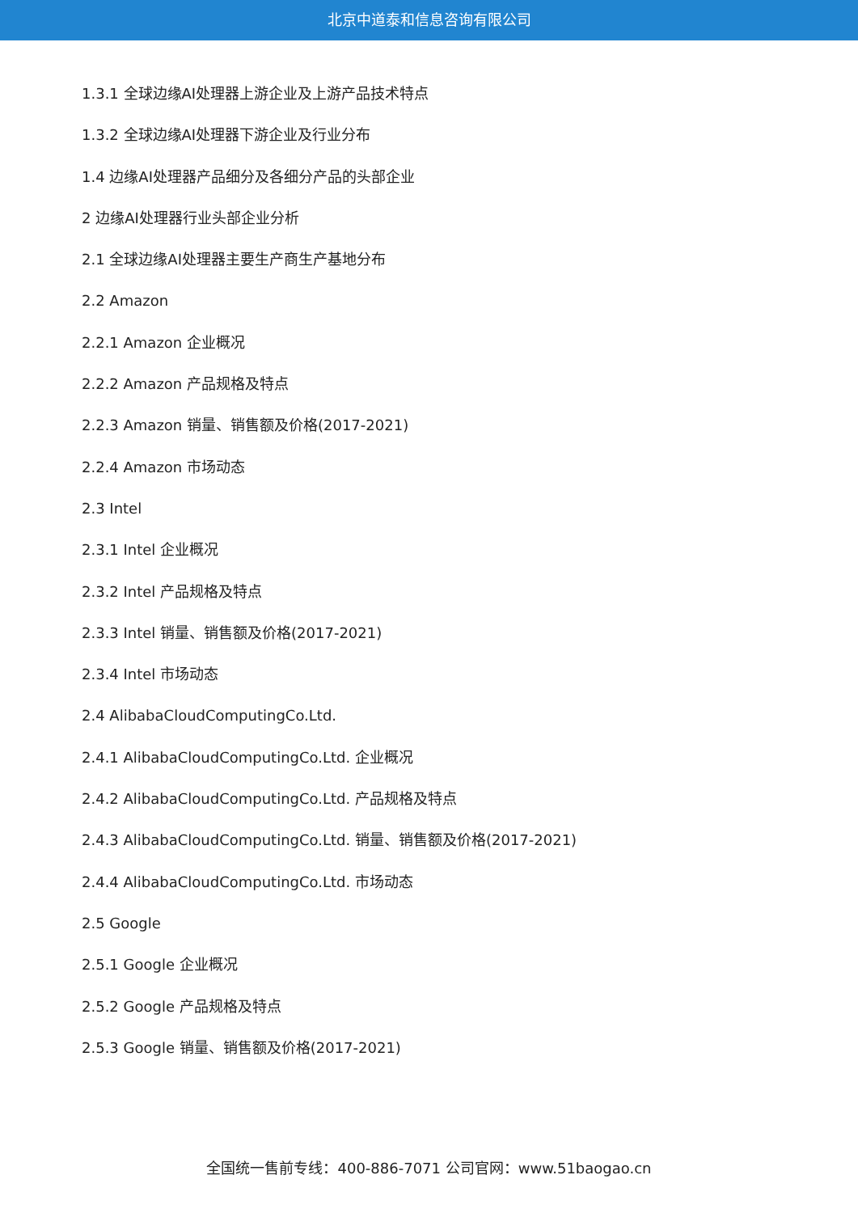北京中道泰和信息咨询有限公司
1.3.1 全球边缘AI处理器上游企业及上游产品技术特点
1.3.2 全球边缘AI处理器下游企业及行业分布
1.4 边缘AI处理器产品细分及各细分产品的头部企业
2 边缘AI处理器行业头部企业分析
2.1 全球边缘AI处理器主要生产商生产基地分布
2.2 Amazon
2.2.1 Amazon 企业概况
2.2.2 Amazon 产品规格及特点
2.2.3 Amazon 销量、销售额及价格(2017-2021)
2.2.4 Amazon 市场动态
2.3 Intel
2.3.1 Intel 企业概况
2.3.2 Intel 产品规格及特点
2.3.3 Intel 销量、销售额及价格(2017-2021)
2.3.4 Intel 市场动态
2.4 AlibabaCloudComputingCo.Ltd.
2.4.1 AlibabaCloudComputingCo.Ltd. 企业概况
2.4.2 AlibabaCloudComputingCo.Ltd. 产品规格及特点
2.4.3 AlibabaCloudComputingCo.Ltd. 销量、销售额及价格(2017-2021)
2.4.4 AlibabaCloudComputingCo.Ltd. 市场动态
2.5 Google
2.5.1 Google 企业概况
2.5.2 Google 产品规格及特点
2.5.3 Google 销量、销售额及价格(2017-2021)
全国统一售前专线：400-886-7071 公司官网：www.51baogao.cn